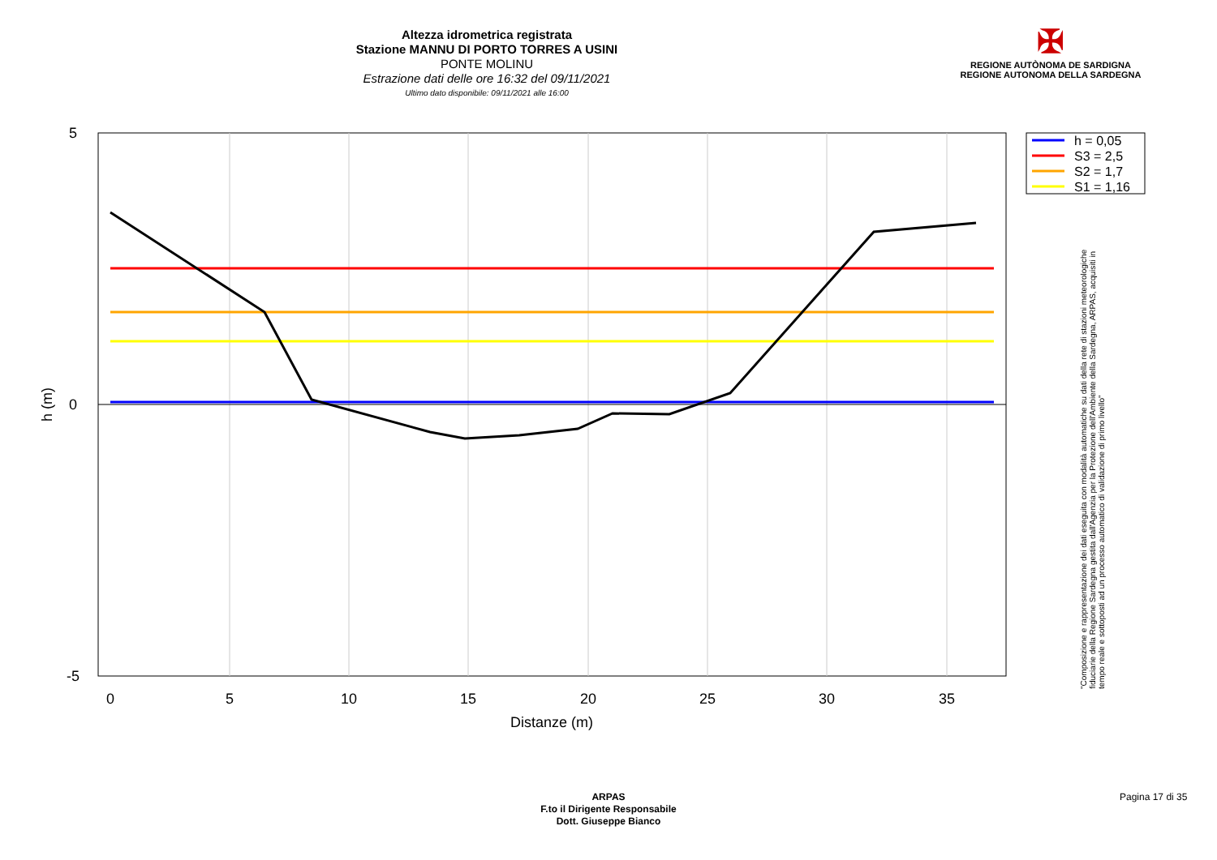Altezza idrometrica registrata
Stazione MANNU DI PORTO TORRES A USINI
PONTE MOLINU
Estrazione dati delle ore 16:32 del 09/11/2021
Ultimo dato disponibile: 09/11/2021 alle 16:00
✠
REGIONE AUTÒNOMA DE SARDIGNA
REGIONE AUTONOMA DELLA SARDEGNA
5
0
-5
0
5
10
15
20
25
30
35
Distanze (m)
h (m)
h = 0,05
S3 = 2,5
S2 = 1,7
S1 = 1,16
"Composizione e rappresentazione dei dati eseguita con modalità automatiche su dati della rete di stazioni meteorologiche fiduciarie della Regione Sardegna gestita dall'Agenzia per la Protezione dell'Ambiente della Sardegna, ARPAS, acquisiti in tempo reale e sottoposti ad un processo automatico di validazione di primo livello"
ARPAS
F.to il Dirigente Responsabile
Dott. Giuseppe Bianco
Pagina 17 di 35